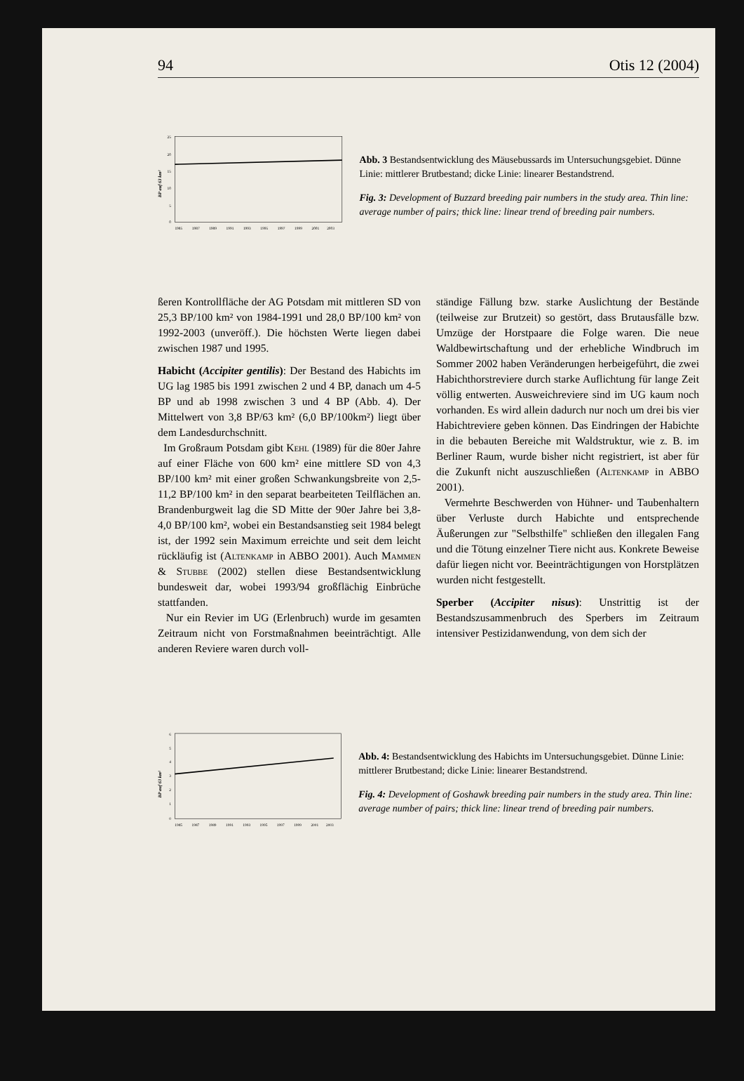94 Otis 12 (2004)
BP auf 63 km²
25
20
15
10
5
0
1985
1987
1989
1991
1993
1995
1997
1999
2001
2003
Abb. 3 Bestandsentwicklung des Mäusebussards im Untersuchungsgebiet. Dünne Linie: mittlerer Brutbestand; dicke Linie: linearer Bestandstrend.
Fig. 3: Development of Buzzard breeding pair numbers in the study area. Thin line: average number of pairs; thick line: linear trend of breeding pair numbers.
ßeren Kontrollfläche der AG Potsdam mit mittleren SD von 25,3 BP/100 km² von 1984-1991 und 28,0 BP/100 km² von 1992-2003 (unveröff.). Die höchsten Werte liegen dabei zwischen 1987 und 1995.
Habicht (Accipiter gentilis): Der Bestand des Habichts im UG lag 1985 bis 1991 zwischen 2 und 4 BP, danach um 4-5 BP und ab 1998 zwischen 3 und 4 BP (Abb. 4). Der Mittelwert von 3,8 BP/63 km² (6,0 BP/100km²) liegt über dem Landesdurchschnitt.
Im Großraum Potsdam gibt Kehl (1989) für die 80er Jahre auf einer Fläche von 600 km² eine mittlere SD von 4,3 BP/100 km² mit einer großen Schwankungsbreite von 2,5-11,2 BP/100 km² in den separat bearbeiteten Teilflächen an. Brandenburgweit lag die SD Mitte der 90er Jahre bei 3,8-4,0 BP/100 km², wobei ein Bestandsanstieg seit 1984 belegt ist, der 1992 sein Maximum erreichte und seit dem leicht rückläufig ist (Altenkamp in ABBO 2001). Auch Mammen & Stubbe (2002) stellen diese Bestandsentwicklung bundesweit dar, wobei 1993/94 großflächig Einbrüche stattfanden.
Nur ein Revier im UG (Erlenbruch) wurde im gesamten Zeitraum nicht von Forstmaßnahmen beeinträchtigt. Alle anderen Reviere waren durch voll-
ständige Fällung bzw. starke Auslichtung der Bestände (teilweise zur Brutzeit) so gestört, dass Brutausfälle bzw. Umzüge der Horstpaare die Folge waren. Die neue Waldbewirtschaftung und der erhebliche Windbruch im Sommer 2002 haben Veränderungen herbeigeführt, die zwei Habichthorstreviere durch starke Auflichtung für lange Zeit völlig entwerten. Ausweichreviere sind im UG kaum noch vorhanden. Es wird allein dadurch nur noch um drei bis vier Habichtreviere geben können. Das Eindringen der Habichte in die bebauten Bereiche mit Waldstruktur, wie z. B. im Berliner Raum, wurde bisher nicht registriert, ist aber für die Zukunft nicht auszuschließen (Altenkamp in ABBO 2001).
Vermehrte Beschwerden von Hühner- und Taubenhaltern über Verluste durch Habichte und entsprechende Äußerungen zur "Selbsthilfe" schließen den illegalen Fang und die Tötung einzelner Tiere nicht aus. Konkrete Beweise dafür liegen nicht vor. Beeinträchtigungen von Horstplätzen wurden nicht festgestellt.
Sperber (Accipiter nisus): Unstrittig ist der Bestandszusammenbruch des Sperbers im Zeitraum intensiver Pestizidanwendung, von dem sich der
BP auf 63 km²
6
5
4
3
2
1
0
1985
1987
1989
1991
1993
1995
1997
1999
2001
2003
Abb. 4: Bestandsentwicklung des Habichts im Untersuchungsgebiet. Dünne Linie: mittlerer Brutbestand; dicke Linie: linearer Bestandstrend.
Fig. 4: Development of Goshawk breeding pair numbers in the study area. Thin line: average number of pairs; thick line: linear trend of breeding pair numbers.